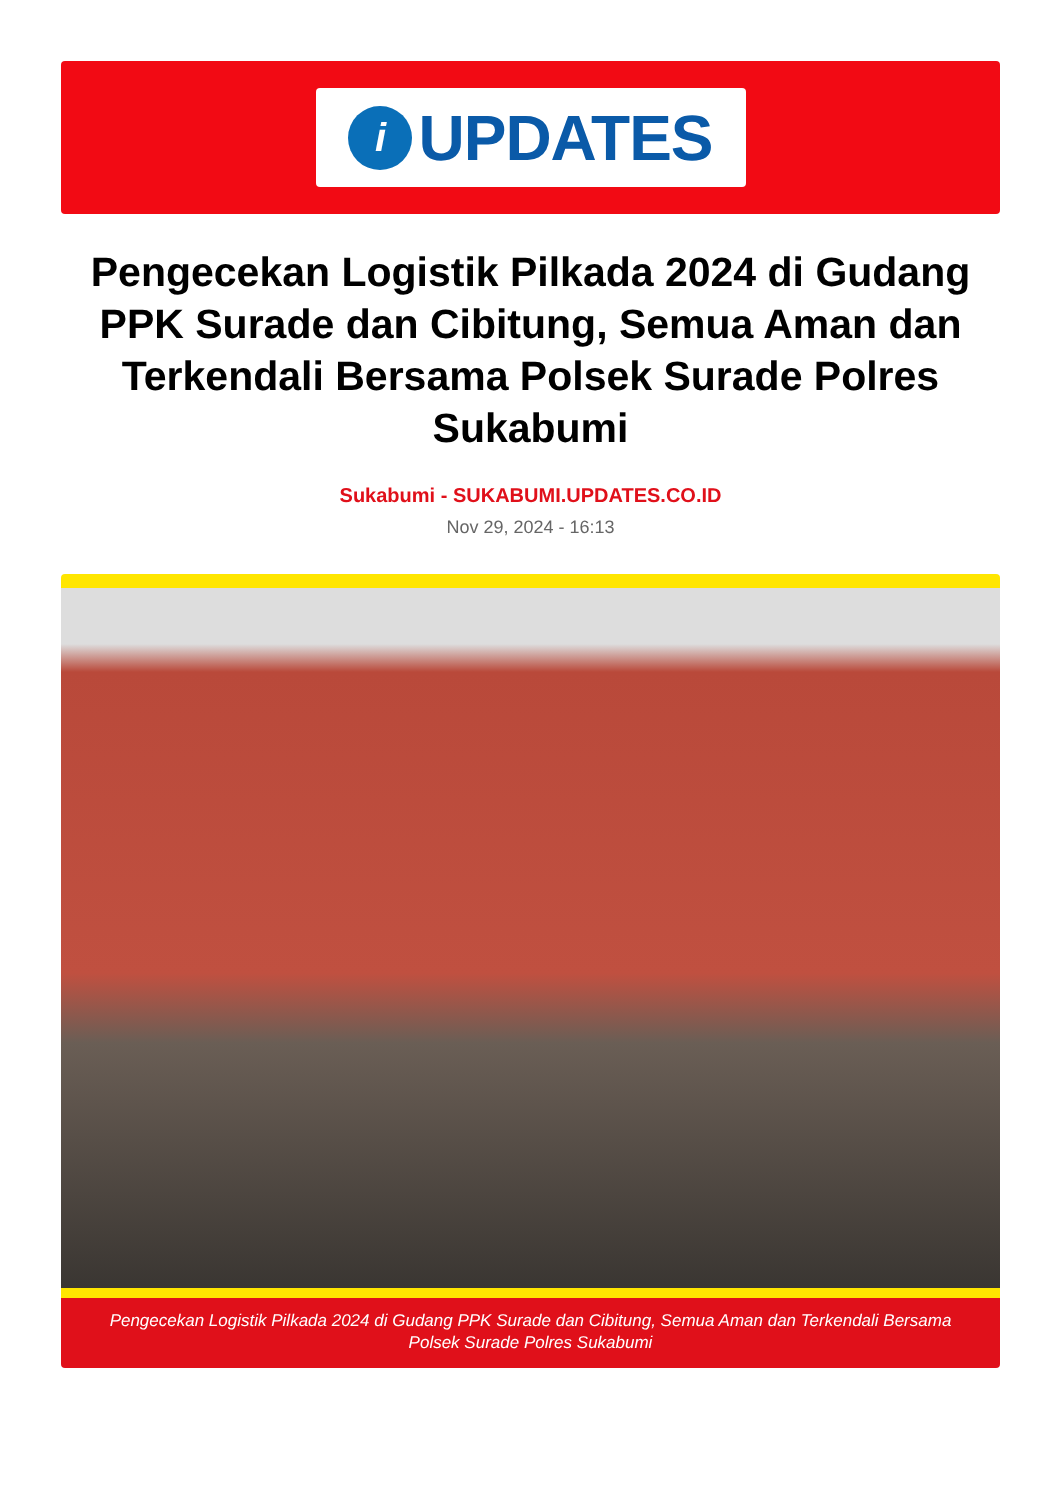i
UPDATES
Pengecekan Logistik Pilkada 2024 di Gudang PPK Surade dan Cibitung, Semua Aman dan Terkendali Bersama Polsek Surade Polres Sukabumi
Sukabumi - SUKABUMI.UPDATES.CO.ID
Nov 29, 2024 - 16:13
Pengecekan Logistik Pilkada 2024 di Gudang PPK Surade dan Cibitung, Semua Aman dan Terkendali Bersama Polsek Surade Polres Sukabumi